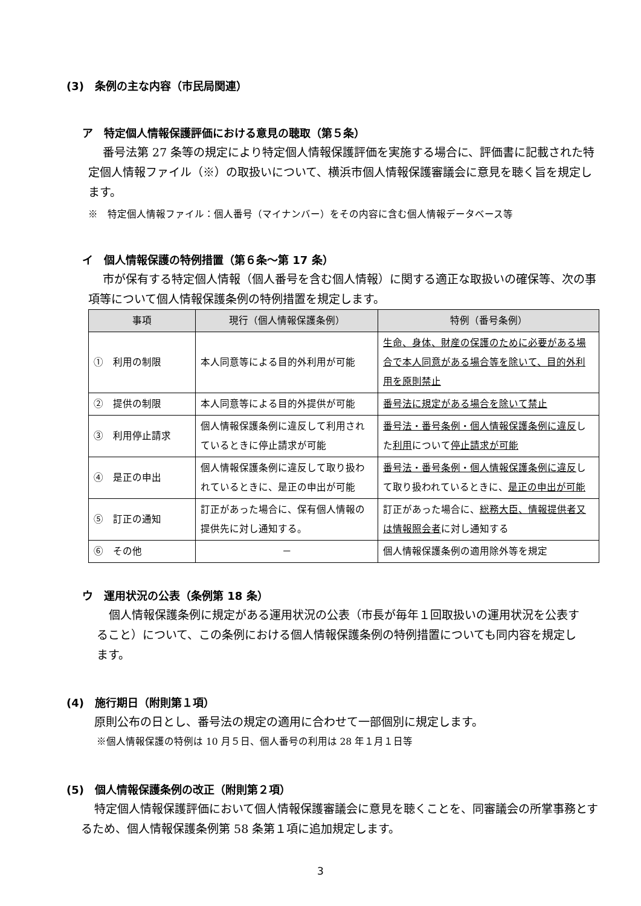(3)　条例の主な内容（市民局関連）
ア　特定個人情報保護評価における意見の聴取（第５条）
番号法第 27 条等の規定により特定個人情報保護評価を実施する場合に、評価書に記載された特定個人情報ファイル（※）の取扱いについて、横浜市個人情報保護審議会に意見を聴く旨を規定します。
※　特定個人情報ファイル：個人番号（マイナンバー）をその内容に含む個人情報データベース等
イ　個人情報保護の特例措置（第６条～第 17 条）
市が保有する特定個人情報（個人番号を含む個人情報）に関する適正な取扱いの確保等、次の事項等について個人情報保護条例の特例措置を規定します。
| 事項 | 現行（個人情報保護条例） | 特例（番号条例） |
| --- | --- | --- |
| ① 利用の制限 | 本人同意等による目的外利用が可能 | 生命、身体、財産の保護のために必要がある場合で本人同意がある場合等を除いて、目的外利用を原則禁止 |
| ② 提供の制限 | 本人同意等による目的外提供が可能 | 番号法に規定がある場合を除いて禁止 |
| ③ 利用停止請求 | 個人情報保護条例に違反して利用されているときに停止請求が可能 | 番号法・番号条例・個人情報保護条例に違反 した 利用 について 停止請求が可能 |
| ④ 是正の申出 | 個人情報保護条例に違反して取り扱われているときに、是正の申出が可能 | 番号法・番号条例・個人情報保護条例に違反 して取り扱われているときに、 是正の申出が可能 |
| ⑤ 訂正の通知 | 訂正があった場合に、保有個人情報の提供先に対し通知する。 | 訂正があった場合に、 総務大臣、情報提供者又は情報照会者 に対し通知する |
| ⑥ その他 | － | 個人情報保護条例の適用除外等を規定 |
ウ　運用状況の公表（条例第 18 条）
個人情報保護条例に規定がある運用状況の公表（市長が毎年１回取扱いの運用状況を公表すること）について、この条例における個人情報保護条例の特例措置についても同内容を規定します。
(4)　施行期日（附則第１項）
原則公布の日とし、番号法の規定の適用に合わせて一部個別に規定します。
※個人情報保護の特例は 10 月５日、個人番号の利用は 28 年１月１日等
(5)　個人情報保護条例の改正（附則第２項）
特定個人情報保護評価において個人情報保護審議会に意見を聴くことを、同審議会の所掌事務とするため、個人情報保護条例第 58 条第１項に追加規定します。
3